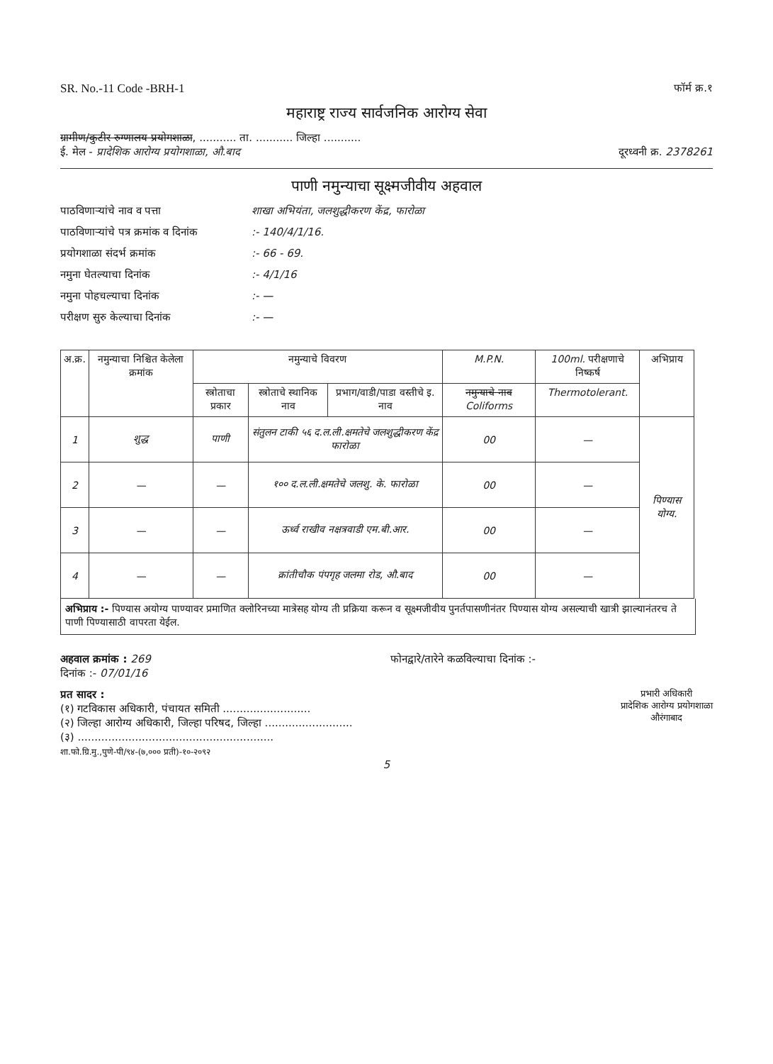SR. No.-11 Code -BRH-1 फॉर्म क्र.१
महाराष्ट्र राज्य सार्वजनिक आरोग्य सेवा
ग्रामीण/कुटीर रुग्णालय प्रयोगशाळा, ........... ता. ........... जिल्हा ...........
ई. मेल - प्रादेशिक आरोग्य प्रयोगशाळा, औ.बाद दूरध्वनी क्र. 2378261
पाणी नमुन्याचा सूक्ष्मजीवीय अहवाल
पाठविणाऱ्यांचे नाव व पत्ता शाखा अभियंता, जलशुद्धीकरण केंद्र, फारोळा
पाठविणाऱ्यांचे पत्र क्रमांक व दिनांक:- 140/4/1/16.
प्रयोगशाळा संदर्भ क्रमांक:- 66 - 69.
नमुना घेतल्याचा दिनांक:- 4/1/16
नमुना पोहचल्याचा दिनांक:- —
परीक्षण सुरु केल्याचा दिनांक:- —
| अ.क्र. | नमुन्याचा निश्चित केलेला क्रमांक | नमुन्याचे विवरण | | | M.P.N. | 100ml. परीक्षणाचे निष्कर्ष | अभिप्राय |
| --- | --- | --- | --- | --- | --- | --- | --- |
| | | स्त्रोताचा प्रकार | स्त्रोताचे स्थानिक नाव | प्रभाग/वाडी/पाडा वस्तीचे इ. नाव | नमुन्याचे नाव Coliforms | Thermotolerant. | |
| 1 | शुद्ध | पाणी | संतुलन टाकी ५६ द.ल.ली.क्षमतेचे जलशुद्धीकरण केंद्र फारोळा | | 00 | — | पिण्यास योग्य. |
| 2 | — | — | १०० द.ल.ली.क्षमतेचे जलशु. के. फारोळा | | 00 | — | |
| 3 | — | — | ऊर्ध्व राखीव नक्षत्रवाडी एम.बी.आर. | | 00 | — | |
| 4 | — | — | क्रांतीचौक पंपगृह जलमा रोड, औ.बाद | | 00 | — | |
अभिप्राय :- पिण्यास अयोग्य पाण्यावर प्रमाणित क्लोरिनच्या मात्रेसह योग्य ती प्रक्रिया करून व सूक्ष्मजीवीय पुनर्तपासणीनंतर पिण्यास योग्य असल्याची खात्री झाल्यानंतरच ते पाणी पिण्यासाठी वापरता येईल.
अहवाल क्रमांक : 269
दिनांक :- 07/01/16 फोनद्वारे/तारेने कळविल्याचा दिनांक :-
प्रत सादर :
(१) गटविकास अधिकारी, पंचायत समिती ..........................
(२) जिल्हा आरोग्य अधिकारी, जिल्हा परिषद, जिल्हा ..........................
(३) ..........................................................
शा.फो.ग्रि.मु.,पुणे-पी/९४-(७,००० प्रती)-१०-२०९२
प्रभारी अधिकारी
प्रादेशिक आरोग्य प्रयोगशाळा
औरंगाबाद
5